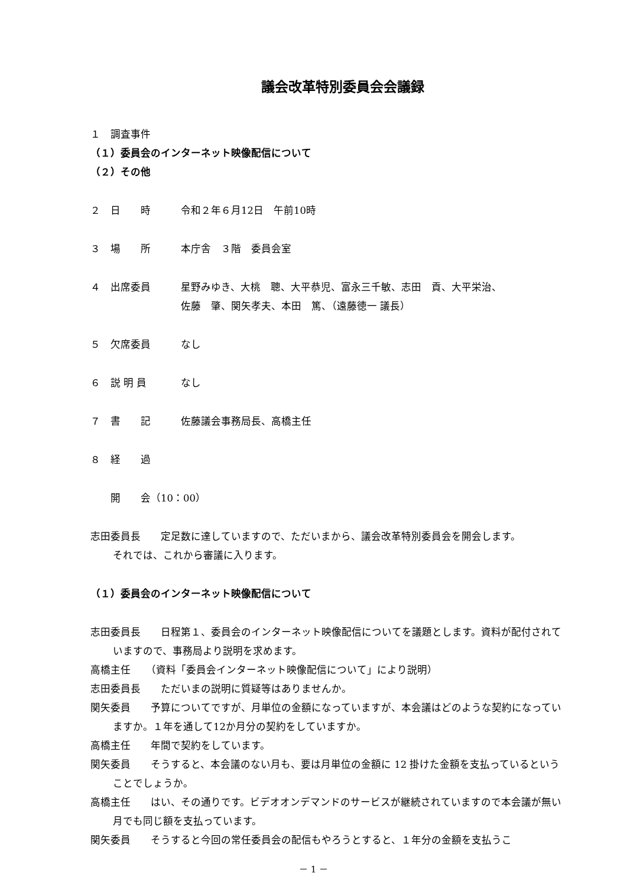議会改革特別委員会会議録
１　調査事件
（１）委員会のインターネット映像配信について
（２）その他
２　日　　時 令和２年６月12日　午前10時
３　場　　所 本庁舎　３階　委員会室
４　出席委員 星野みゆき、大桃　聰、大平恭児、富永三千敏、志田　貢、大平栄治、
佐藤　肇、関矢孝夫、本田　篤、（遠藤徳一 議長）
５　欠席委員 なし
６　説 明 員 なし
７　書　　記 佐藤議会事務局長、高橋主任
８　経　　過
　　開　　会（10：00）
志田委員長　　定足数に達していますので、ただいまから、議会改革特別委員会を開会します。
それでは、これから審議に入ります。
（１）委員会のインターネット映像配信について
志田委員長　　日程第１、委員会のインターネット映像配信についてを議題とします。資料が配付されていますので、事務局より説明を求めます。
高橋主任　　（資料「委員会インターネット映像配信について」により説明）
志田委員長　　ただいまの説明に質疑等はありませんか。
関矢委員　　予算についてですが、月単位の金額になっていますが、本会議はどのような契約になっていますか。１年を通して12か月分の契約をしていますか。
高橋主任　　年間で契約をしています。
関矢委員　　そうすると、本会議のない月も、要は月単位の金額に 12 掛けた金額を支払っているということでしょうか。
高橋主任　　はい、その通りです。ビデオオンデマンドのサービスが継続されていますので本会議が無い月でも同じ額を支払っています。
関矢委員　　そうすると今回の常任委員会の配信もやろうとすると、１年分の金額を支払うこ
－ 1 －